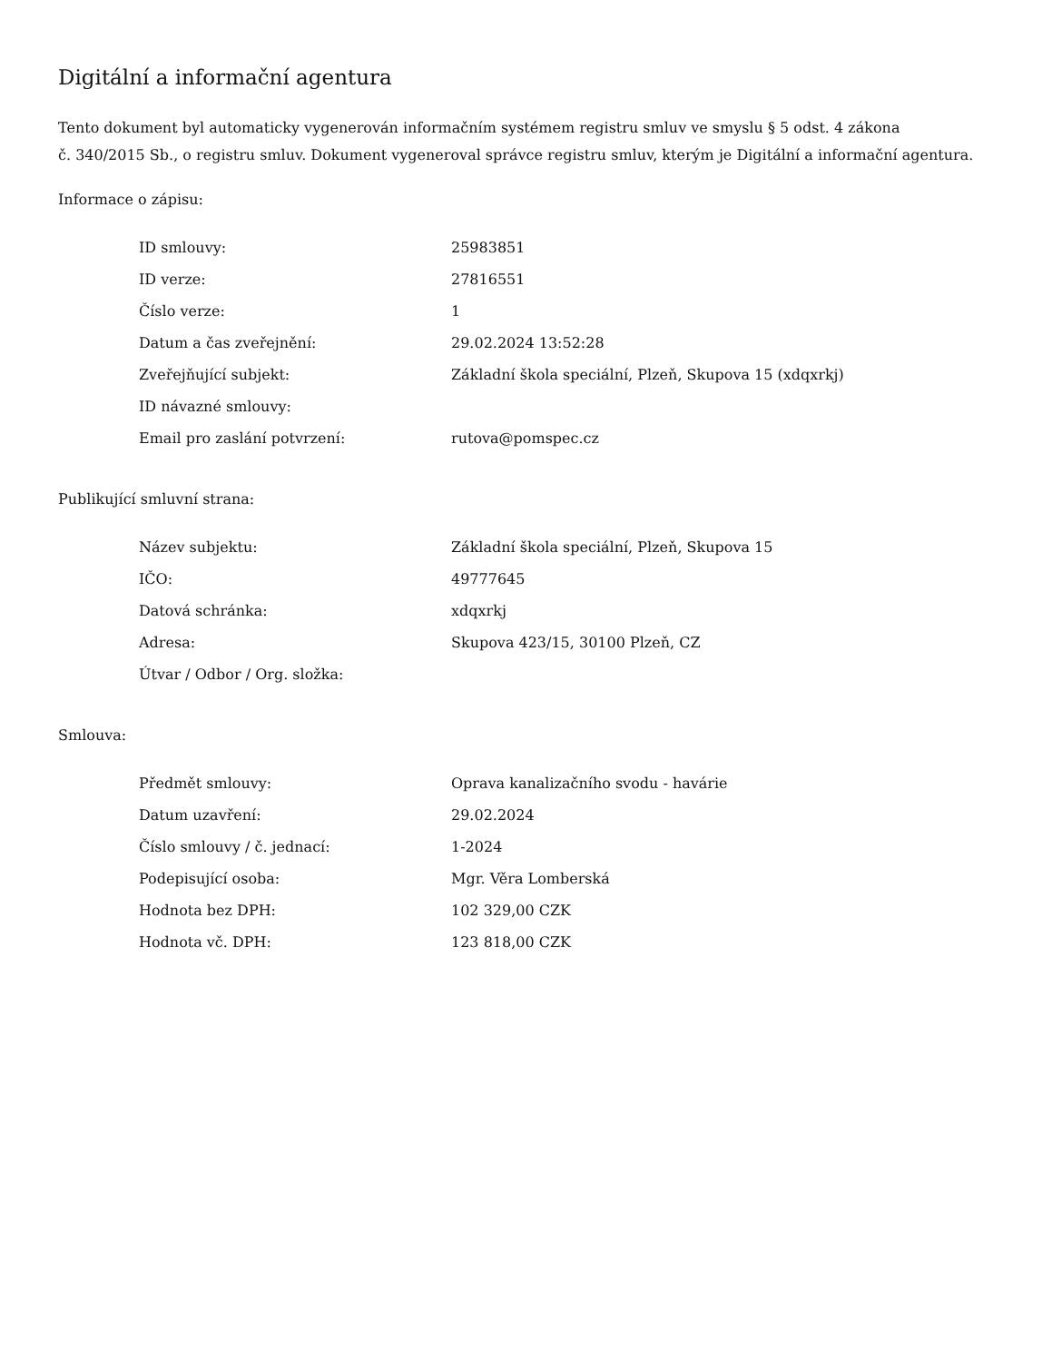Digitální a informační agentura
Tento dokument byl automaticky vygenerován informačním systémem registru smluv ve smyslu § 5 odst. 4 zákona
č. 340/2015 Sb., o registru smluv. Dokument vygeneroval správce registru smluv, kterým je Digitální a informační agentura.
Informace o zápisu:
| ID smlouvy: | 25983851 |
| ID verze: | 27816551 |
| Číslo verze: | 1 |
| Datum a čas zveřejnění: | 29.02.2024 13:52:28 |
| Zveřejňující subjekt: | Základní škola speciální, Plzeň, Skupova 15 (xdqxrkj) |
| ID návazné smlouvy: | |
| Email pro zaslání potvrzení: | rutova@pomspec.cz |
Publikující smluvní strana:
| Název subjektu: | Základní škola speciální, Plzeň, Skupova 15 |
| IČO: | 49777645 |
| Datová schránka: | xdqxrkj |
| Adresa: | Skupova 423/15, 30100 Plzeň, CZ |
| Útvar / Odbor / Org. složka: | |
Smlouva:
| Předmět smlouvy: | Oprava kanalizačního svodu - havárie |
| Datum uzavření: | 29.02.2024 |
| Číslo smlouvy / č. jednací: | 1-2024 |
| Podepisující osoba: | Mgr. Věra Lomberská |
| Hodnota bez DPH: | 102 329,00 CZK |
| Hodnota vč. DPH: | 123 818,00 CZK |